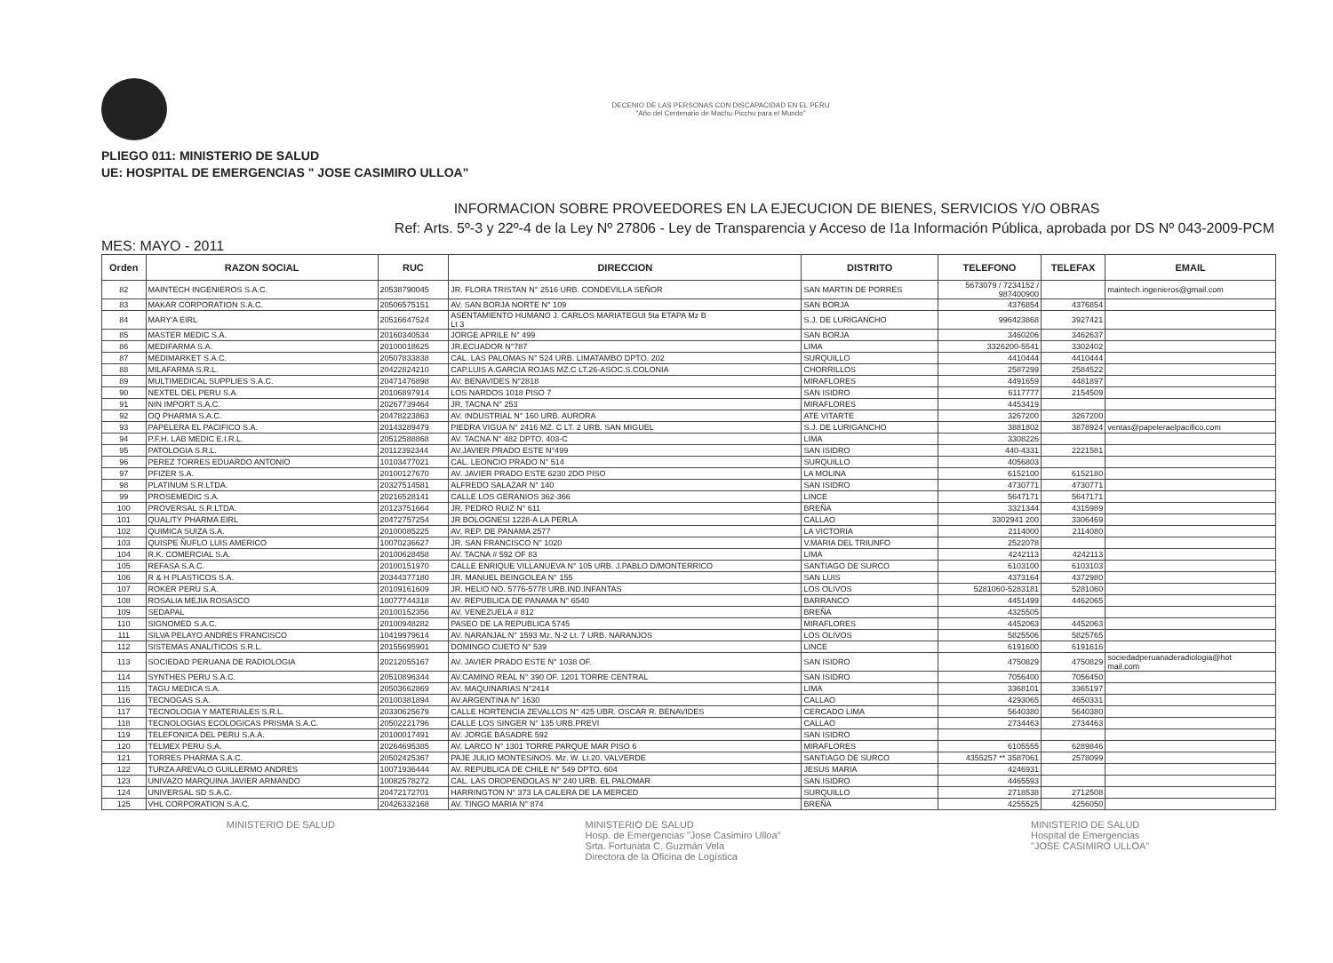DECENIO DE LAS PERSONAS CON DISCAPACIDAD EN EL PERU
"Año del Centenario de Machu Picchu para el Mundo"
PLIEGO 011: MINISTERIO DE SALUD
UE: HOSPITAL DE EMERGENCIAS " JOSE CASIMIRO ULLOA"
INFORMACION SOBRE PROVEEDORES EN LA EJECUCION DE BIENES, SERVICIOS Y/O OBRAS
Ref: Arts. 5º-3 y 22º-4 de la Ley Nº 27806 - Ley de Transparencia y Acceso de I1a Información Pública, aprobada por DS Nº 043-2009-PCM
MES: MAYO - 2011
| Orden | RAZON SOCIAL | RUC | DIRECCION | DISTRITO | TELEFONO | TELEFAX | EMAIL |
| --- | --- | --- | --- | --- | --- | --- | --- |
| 82 | MAINTECH INGENIEROS S.A.C. | 20538790045 | JR. FLORA TRISTAN N° 2516 URB. CONDEVILLA SEÑOR | SAN MARTIN DE PORRES | 5673079 / 7234152 / 987400900 | | maintech.ingenieros@gmail.com |
| 83 | MAKAR CORPORATION S.A.C. | 20506575151 | AV. SAN BORJA NORTE N° 109 | SAN BORJA | 4376854 | 4376854 | |
| 84 | MARY'A EIRL | 20516647524 | ASENTAMIENTO HUMANO J. CARLOS MARIATEGUI 5ta ETAPA Mz B Lt 3 | S.J. DE LURIGANCHO | 996423868 | 3927421 | |
| 85 | MASTER MEDIC S.A. | 20160340534 | JORGE APRILE N° 499 | SAN BORJA | 3460206 | 3462637 | |
| 86 | MEDIFARMA S.A. | 20100018625 | JR.ECUADOR N°787 | LIMA | 3326200-5541 | 3302402 | |
| 87 | MEDIMARKET S.A.C. | 20507833838 | CAL. LAS PALOMAS N° 524 URB. LIMATAMBO DPTO. 202 | SURQUILLO | 4410444 | 4410444 | |
| 88 | MILAFARMA S.R.L. | 20422824210 | CAP.LUIS A.GARCIA ROJAS MZ.C LT.26-ASOC.S.COLONIA | CHORRILLOS | 2587299 | 2584522 | |
| 89 | MULTIMEDICAL SUPPLIES S.A.C. | 20471476898 | AV. BENAVIDES N°2818 | MIRAFLORES | 4491659 | 4481897 | |
| 90 | NEXTEL DEL PERU S.A. | 20106897914 | LOS NARDOS 1018 PISO 7 | SAN ISIDRO | 6117777 | 2154509 | |
| 91 | NIN IMPORT S.A.C. | 20267739464 | JR. TACNA N° 253 | MIRAFLORES | 4453419 | | |
| 92 | OQ PHARMA S.A.C. | 20478223863 | AV. INDUSTRIAL N° 160 URB. AURORA | ATE VITARTE | 3267200 | 3267200 | |
| 93 | PAPELERA EL PACIFICO S.A. | 20143289479 | PIEDRA VIGUA N° 2416 MZ. C LT. 2 URB. SAN MIGUEL | S.J. DE LURIGANCHO | 3881802 | 3878924 | ventas@papeleraelpacifico.com |
| 94 | P.F.H. LAB MEDIC E.I.R.L. | 20512588868 | AV. TACNA N° 482 DPTO. 403-C | LIMA | 3308226 | | |
| 95 | PATOLOGIA S.R.L. | 20112392344 | AV.JAVIER PRADO ESTE N°499 | SAN ISIDRO | 440-4331 | 2221581 | |
| 96 | PEREZ TORRES EDUARDO ANTONIO | 10103477021 | CAL. LEONCIO PRADO N° 514 | SURQUILLO | 4056803 | | |
| 97 | PFIZER S.A. | 20100127670 | AV. JAVIER PRADO ESTE 6230 2DO PISO | LA MOLINA | 6152100 | 6152180 | |
| 98 | PLATINUM S.R.LTDA. | 20327514581 | ALFREDO SALAZAR N° 140 | SAN ISIDRO | 4730771 | 4730771 | |
| 99 | PROSEMEDIC S.A. | 20216528141 | CALLE LOS GERANIOS 362-366 | LINCE | 5647171 | 5647171 | |
| 100 | PROVERSAL S.R.LTDA. | 20123751664 | JR. PEDRO RUIZ N° 611 | BREÑA | 3321344 | 4315989 | |
| 101 | QUALITY PHARMA EIRL | 20472757254 | JR BOLOGNESI 1228-A LA PERLA | CALLAO | 3302941 200 | 3306469 | |
| 102 | QUIMICA SUIZA S.A. | 20100085225 | AV. REP. DE PANAMA 2577 | LA VICTORIA | 2114000 | 2114080 | |
| 103 | QUISPE ÑUFLO LUIS AMERICO | 10070236627 | JR. SAN FRANCISCO N° 1020 | V.MARIA DEL TRIUNFO | 2522078 | | |
| 104 | R.K. COMERCIAL S.A. | 20100628458 | AV. TACNA # 592 OF 83 | LIMA | 4242113 | 4242113 | |
| 105 | REFASA S.A.C. | 20100151970 | CALLE ENRIQUE VILLANUEVA N° 105 URB. J.PABLO D/MONTERRICO | SANTIAGO DE SURCO | 6103100 | 6103103 | |
| 106 | R & H PLASTICOS S.A. | 20344377180 | JR. MANUEL BEINGOLEA N° 155 | SAN LUIS | 4373164 | 4372980 | |
| 107 | ROKER PERU S.A. | 20109161609 | JR. HELIO NO. 5776-5778 URB.IND.INFANTAS | LOS OLIVOS | 5281060-5283181 | 5281060 | |
| 108 | ROSALIA MEJIA ROSASCO | 10077744318 | AV. REPUBLICA DE PANAMA N° 6540 | BARRANCO | 4451499 | 4462065 | |
| 109 | SEDAPAL | 20100152356 | AV. VENEZUELA # 812 | BREÑA | 4325505 | | |
| 110 | SIGNOMED S.A.C. | 20100948282 | PASEO DE LA REPUBLICA 5745 | MIRAFLORES | 4452063 | 4452063 | |
| 111 | SILVA PELAYO ANDRES FRANCISCO | 10419979614 | AV. NARANJAL N° 1593 Mz. N-2 Lt. 7 URB. NARANJOS | LOS OLIVOS | 5825506 | 5825765 | |
| 112 | SISTEMAS ANALITICOS S.R.L. | 20155695901 | DOMINGO CUETO N° 539 | LINCE | 6191600 | 6191616 | |
| 113 | SOCIEDAD PERUANA DE RADIOLOGIA | 20212055167 | AV. JAVIER PRADO ESTE N° 1038 OF. | SAN ISIDRO | 4750829 | 4750829 | sociedadperuanaderadiologia@hot mail.com |
| 114 | SYNTHES PERU S.A.C. | 20510896344 | AV.CAMINO REAL N° 390 OF. 1201 TORRE CENTRAL | SAN ISIDRO | 7056400 | 7056450 | |
| 115 | TAGU MEDICA S.A. | 20503662869 | AV. MAQUINARIAS N°2414 | LIMA | 3368101 | 3365197 | |
| 116 | TECNOGAS S.A. | 20100381894 | AV.ARGENTINA N° 1630 | CALLAO | 4293065 | 4650331 | |
| 117 | TECNOLOGIA Y MATERIALES S.R.L. | 20330625679 | CALLE HORTENCIA ZEVALLOS N° 425 UBR. OSCAR R. BENAVIDES | CERCADO LIMA | 5640380 | 5640380 | |
| 118 | TECNOLOGIAS ECOLOGICAS PRISMA S.A.C. | 20502221796 | CALLE LOS SINGER N° 135 URB.PREVI | CALLAO | 2734463 | 2734463 | |
| 119 | TELEFONICA DEL PERU S.A.A. | 20100017491 | AV. JORGE BASADRE 592 | SAN ISIDRO | | | |
| 120 | TELMEX PERU S.A. | 20264695385 | AV. LARCO N° 1301 TORRE PARQUE MAR PISO 6 | MIRAFLORES | 6105555 | 6289846 | |
| 121 | TORRES PHARMA S.A.C. | 20502425367 | PAJE JULIO MONTESINOS. Mz. W. Lt.20. VALVERDE | SANTIAGO DE SURCO | 4355257 ** 3587061 | 2578099 | |
| 122 | TURZA AREVALO GUILLERMO ANDRES | 10071936444 | AV. REPUBLICA DE CHILE N° 549 DPTO. 604 | JESUS MARIA | 4246931 | | |
| 123 | UNIVAZO MARQUINA JAVIER ARMANDO | 10082578272 | CAL. LAS OROPENDOLAS N° 240 URB. EL PALOMAR | SAN ISIDRO | 4465593 | | |
| 124 | UNIVERSAL SD S.A.C. | 20472172701 | HARRINGTON N° 373 LA CALERA DE LA MERCED | SURQUILLO | 2718538 | 2712508 | |
| 125 | VHL CORPORATION S.A.C. | 20426332168 | AV. TINGO MARIA N° 874 | BREÑA | 4255525 | 4256050 | |
MINISTERIO DE SALUD MINISTERIO DE SALUD
Hosp. de Emergencias "Jose Casimiro Ulloa"
Srta. Fortunata C. Guzmán Vela
Directora de la Oficina de Logística
MINISTERIO DE SALUD
Hospital de Emergencias
"JOSE CASIMIRO ULLOA"